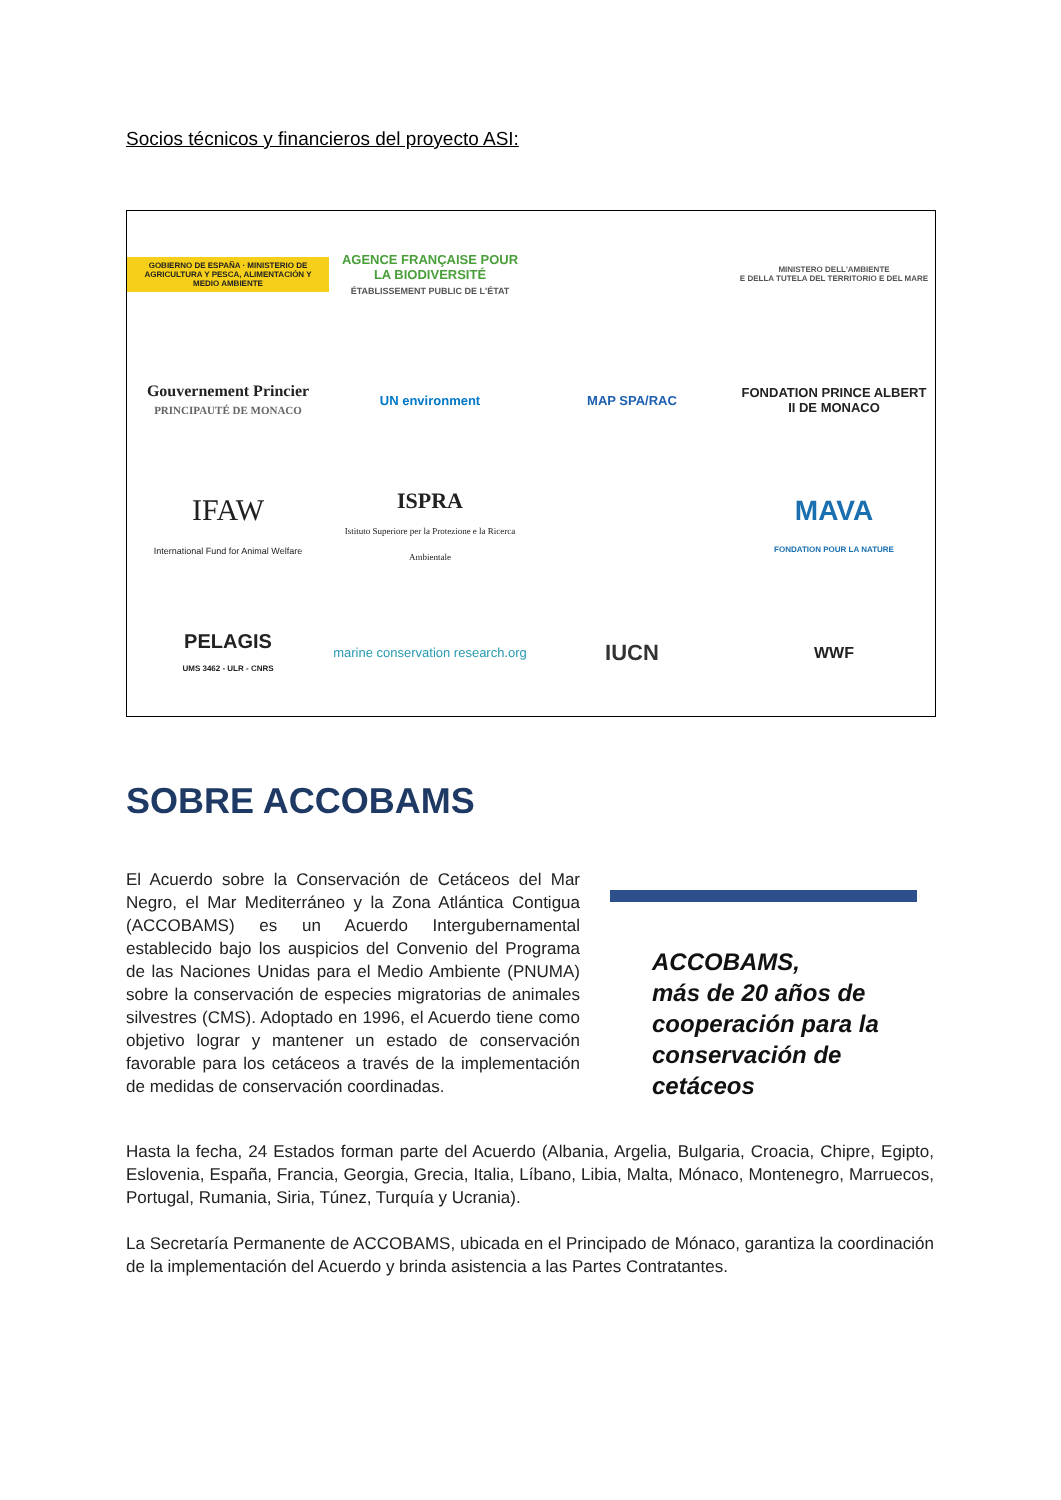Socios técnicos y financieros del proyecto ASI:
GOBIERNO DE ESPAÑA · MINISTERIO DE AGRICULTURA Y PESCA, ALIMENTACIÓN Y MEDIO AMBIENTE
AGENCE FRANÇAISE POUR LA BIODIVERSITÉ
ÉTABLISSEMENT PUBLIC DE L'ÉTAT
MINISTERO DELL'AMBIENTE
E DELLA TUTELA DEL TERRITORIO E DEL MARE
Gouvernement Princier
PRINCIPAUTÉ DE MONACO
UN environment
MAP SPA/RAC
FONDATION PRINCE ALBERT II DE MONACO
IFAW
International Fund for Animal Welfare
ISPRA
Istituto Superiore per la Protezione e la Ricerca Ambientale
MAVA
FONDATION POUR LA NATURE
PELAGIS
UMS 3462 - ULR - CNRS
marine conservation research.org
IUCN
WWF
SOBRE ACCOBAMS
El Acuerdo sobre la Conservación de Cetáceos del Mar Negro, el Mar Mediterráneo y la Zona Atlántica Contigua (ACCOBAMS) es un Acuerdo Intergubernamental establecido bajo los auspicios del Convenio del Programa de las Naciones Unidas para el Medio Ambiente (PNUMA) sobre la conservación de especies migratorias de animales silvestres (CMS). Adoptado en 1996, el Acuerdo tiene como objetivo lograr y mantener un estado de conservación favorable para los cetáceos a través de la implementación de medidas de conservación coordinadas.
ACCOBAMS,
más de 20 años de
cooperación para la
conservación de
cetáceos
Hasta la fecha, 24 Estados forman parte del Acuerdo (Albania, Argelia, Bulgaria, Croacia, Chipre, Egipto, Eslovenia, España, Francia, Georgia, Grecia, Italia, Líbano, Libia, Malta, Mónaco, Montenegro, Marruecos, Portugal, Rumania, Siria, Túnez, Turquía y Ucrania).
La Secretaría Permanente de ACCOBAMS, ubicada en el Principado de Mónaco, garantiza la coordinación de la implementación del Acuerdo y brinda asistencia a las Partes Contratantes.